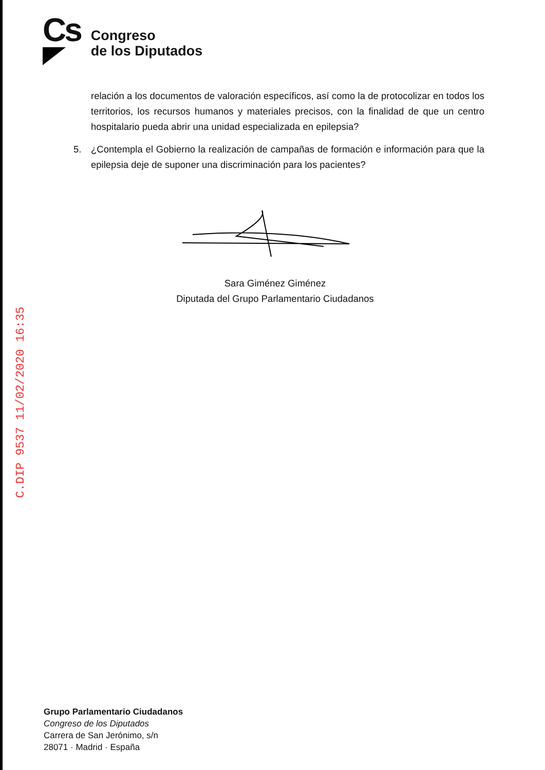Cs
Congreso
de los Diputados
relación a los documentos de valoración específicos, así como la de protocolizar en todos los territorios, los recursos humanos y materiales precisos, con la finalidad de que un centro hospitalario pueda abrir una unidad especializada en epilepsia?
5. ¿Contempla el Gobierno la realización de campañas de formación e información para que la epilepsia deje de suponer una discriminación para los pacientes?
Sara Giménez Giménez
Diputada del Grupo Parlamentario Ciudadanos
C.DIP 9537 11/02/2020 16:35
Grupo Parlamentario Ciudadanos
Congreso de los Diputados
Carrera de San Jerónimo, s/n
28071 · Madrid · España